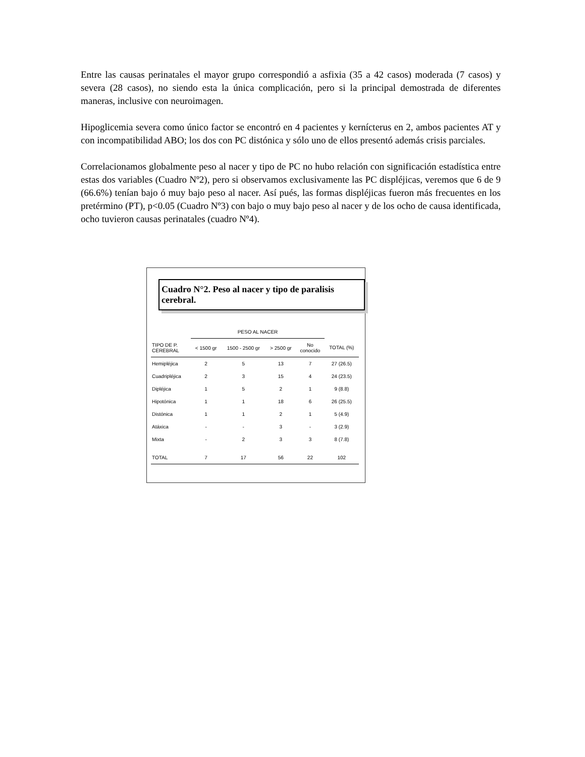Entre las causas perinatales el mayor grupo correspondió a asfixia (35 a 42 casos) moderada (7 casos) y severa (28 casos), no siendo esta la única complicación, pero si la principal demostrada de diferentes maneras, inclusive con neuroimagen.
Hipoglicemia severa como único factor se encontró en 4 pacientes y kernícterus en 2, ambos pacientes AT y con incompatibilidad ABO; los dos con PC distónica y sólo uno de ellos presentó además crisis parciales.
Correlacionamos globalmente peso al nacer y tipo de PC no hubo relación con significación estadística entre estas dos variables (Cuadro Nº2), pero si observamos exclusivamente las PC displéjicas, veremos que 6 de 9 (66.6%) tenían bajo ó muy bajo peso al nacer. Así pués, las formas displéjicas fueron más frecuentes en los pretérmino (PT), p<0.05 (Cuadro Nº3) con bajo o muy bajo peso al nacer y de los ocho de causa identificada, ocho tuvieron causas perinatales (cuadro Nº4).
Cuadro N°2. Peso al nacer y tipo de paralisis cerebral.
| | PESO AL NACER | | | | |
| --- | --- | --- | --- | --- | --- |
| TIPO DE P. CEREBRAL | < 1500 gr | 1500 - 2500 gr | > 2500 gr | No conocido | TOTAL (%) |
| Hemipléjica | 2 | 5 | 13 | 7 | 27 (26.5) |
| Cuadripléjica | 2 | 3 | 15 | 4 | 24 (23.5) |
| Dipléjica | 1 | 5 | 2 | 1 | 9 (8.8) |
| Hipotónica | 1 | 1 | 18 | 6 | 26 (25.5) |
| Distónica | 1 | 1 | 2 | 1 | 5 (4.9) |
| Atáxica | - | - | 3 | - | 3 (2.9) |
| Mixta | - | 2 | 3 | 3 | 8 (7.8) |
| TOTAL | 7 | 17 | 56 | 22 | 102 |